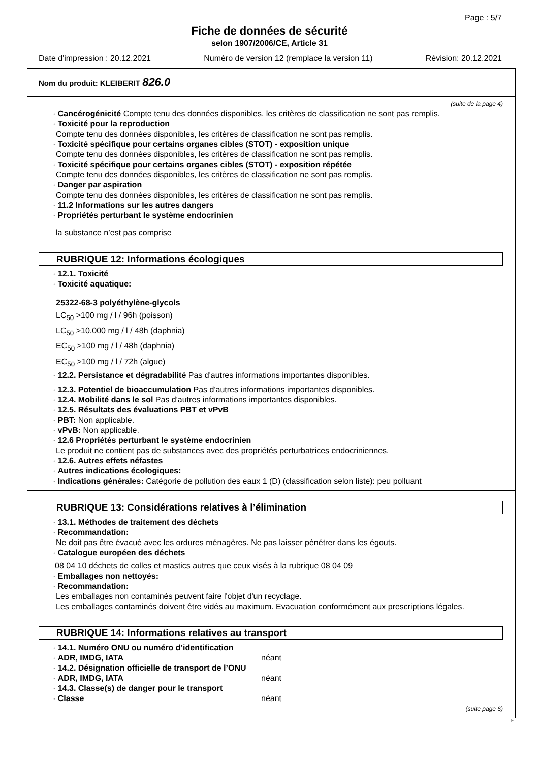Page : 5/7
Fiche de données de sécurité
selon 1907/2006/CE, Article 31
Date d'impression : 20.12.2021 Numéro de version 12 (remplace la version 11) Révision: 20.12.2021
Nom du produit: KLEIBERIT 826.0
(suite de la page 4)
· Cancérogénicité Compte tenu des données disponibles, les critères de classification ne sont pas remplis.
· Toxicité pour la reproduction
Compte tenu des données disponibles, les critères de classification ne sont pas remplis.
· Toxicité spécifique pour certains organes cibles (STOT) - exposition unique
Compte tenu des données disponibles, les critères de classification ne sont pas remplis.
· Toxicité spécifique pour certains organes cibles (STOT) - exposition répétée
Compte tenu des données disponibles, les critères de classification ne sont pas remplis.
· Danger par aspiration
Compte tenu des données disponibles, les critères de classification ne sont pas remplis.
· 11.2 Informations sur les autres dangers
· Propriétés perturbant le système endocrinien
la substance n’est pas comprise
RUBRIQUE 12: Informations écologiques
· 12.1. Toxicité
· Toxicité aquatique:
25322-68-3 polyéthylène-glycols
LC<sub>50</sub> >100 mg / l / 96h (poisson)
LC<sub>50</sub> >10.000 mg / l / 48h (daphnia)
EC<sub>50</sub> >100 mg / l / 48h (daphnia)
EC<sub>50</sub> >100 mg / l / 72h (algue)
· 12.2. Persistance et dégradabilité Pas d'autres informations importantes disponibles.
· 12.3. Potentiel de bioaccumulation Pas d'autres informations importantes disponibles.
· 12.4. Mobilité dans le sol Pas d'autres informations importantes disponibles.
· 12.5. Résultats des évaluations PBT et vPvB
· PBT: Non applicable.
· vPvB: Non applicable.
· 12.6 Propriétés perturbant le système endocrinien
Le produit ne contient pas de substances avec des propriétés perturbatrices endocriniennes.
· 12.6. Autres effets néfastes
· Autres indications écologiques:
· Indications générales: Catégorie de pollution des eaux 1 (D) (classification selon liste): peu polluant
RUBRIQUE 13: Considérations relatives à l’élimination
· 13.1. Méthodes de traitement des déchets
· Recommandation:
Ne doit pas être évacué avec les ordures ménagères. Ne pas laisser pénétrer dans les égouts.
· Catalogue européen des déchets
08 04 10 déchets de colles et mastics autres que ceux visés à la rubrique 08 04 09
· Emballages non nettoyés:
· Recommandation:
Les emballages non contaminés peuvent faire l'objet d'un recyclage.
Les emballages contaminés doivent être vidés au maximum. Evacuation conformément aux prescriptions légales.
RUBRIQUE 14: Informations relatives au transport
· 14.1. Numéro ONU ou numéro d’identification
· ADR, IMDG, IATA néant
· 14.2. Désignation officielle de transport de l’ONU
· ADR, IMDG, IATA néant
· 14.3. Classe(s) de danger pour le transport
· Classe néant
(suite page 6)
F